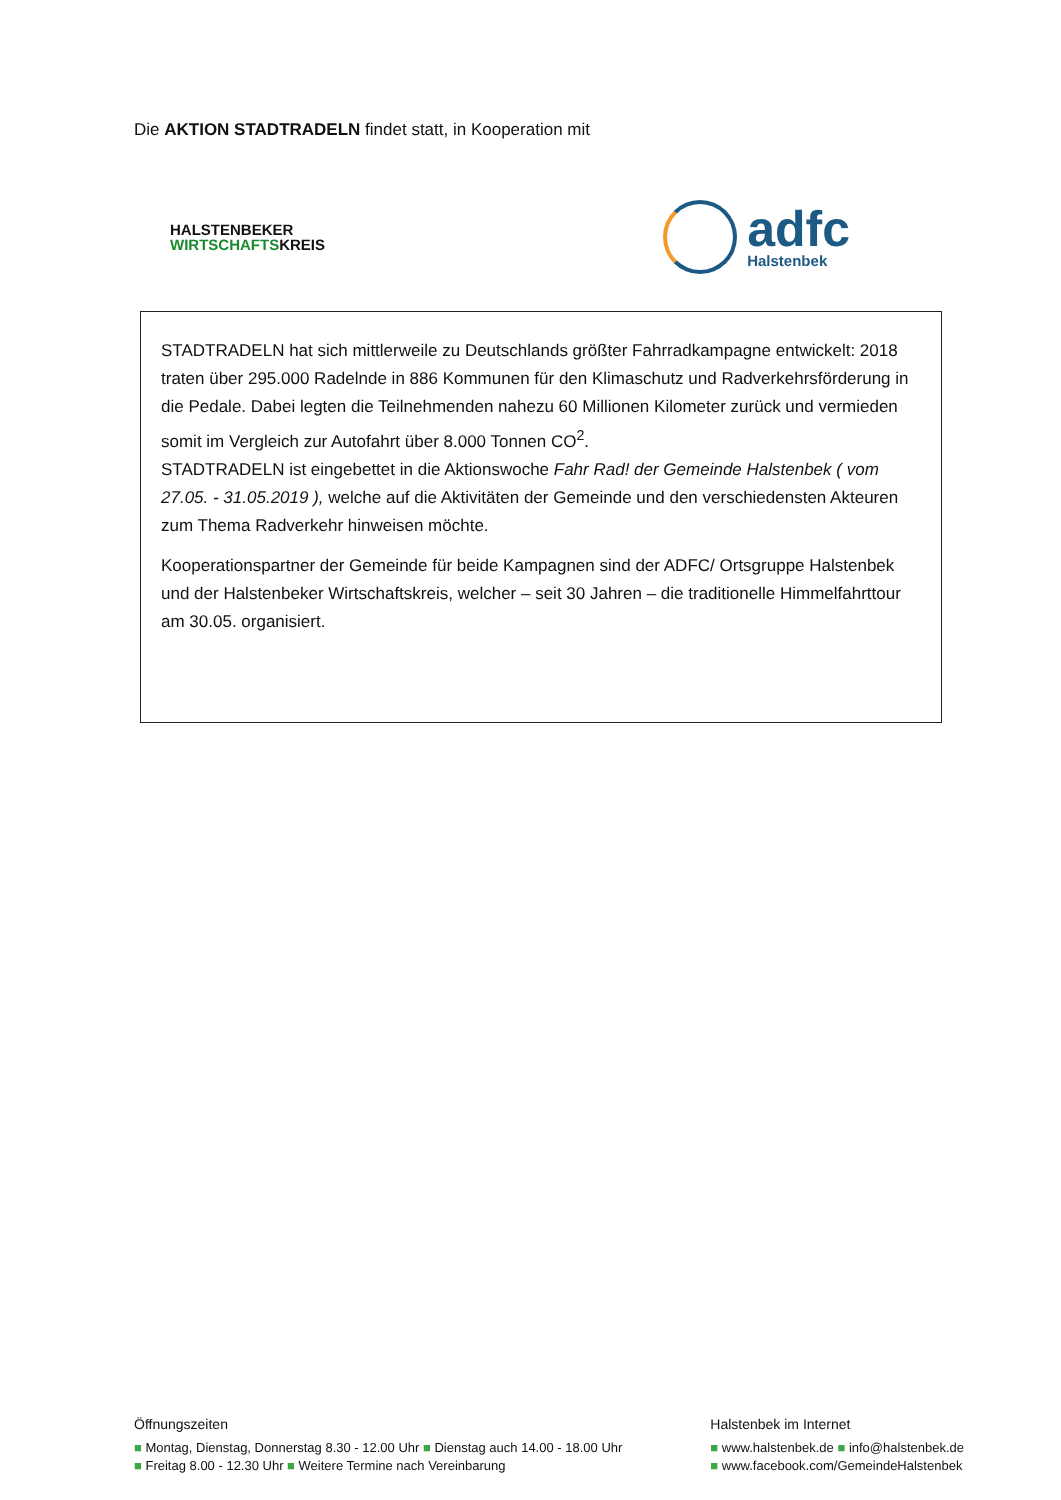Die AKTION STADTRADELN findet statt, in Kooperation mit
HALSTENBEKER
WIRTSCHAFTSKREIS
adfc
Halstenbek
STADTRADELN hat sich mittlerweile zu Deutschlands größter Fahrradkampagne entwickelt: 2018 traten über 295.000 Radelnde in 886 Kommunen für den Klimaschutz und Radverkehrsförderung in die Pedale. Dabei legten die Teilnehmenden nahezu 60 Millionen Kilometer zurück und vermieden somit im Vergleich zur Autofahrt über 8.000 Tonnen CO<sup>2</sup>.
STADTRADELN ist eingebettet in die Aktionswoche Fahr Rad! der Gemeinde Halstenbek ( vom 27.05. - 31.05.2019 ), welche auf die Aktivitäten der Gemeinde und den verschiedensten Akteuren zum Thema Radverkehr hinweisen möchte.
Kooperationspartner der Gemeinde für beide Kampagnen sind der ADFC/ Ortsgruppe Halstenbek und der Halstenbeker Wirtschaftskreis, welcher – seit 30 Jahren – die traditionelle Himmelfahrttour am 30.05. organisiert.
Öffnungszeiten
■ Montag, Dienstag, Donnerstag 8.30 - 12.00 Uhr ■ Dienstag auch 14.00 - 18.00 Uhr
■ Freitag 8.00 - 12.30 Uhr ■ Weitere Termine nach Vereinbarung
Halstenbek im Internet
■ www.halstenbek.de ■ info@halstenbek.de
■ www.facebook.com/GemeindeHalstenbek